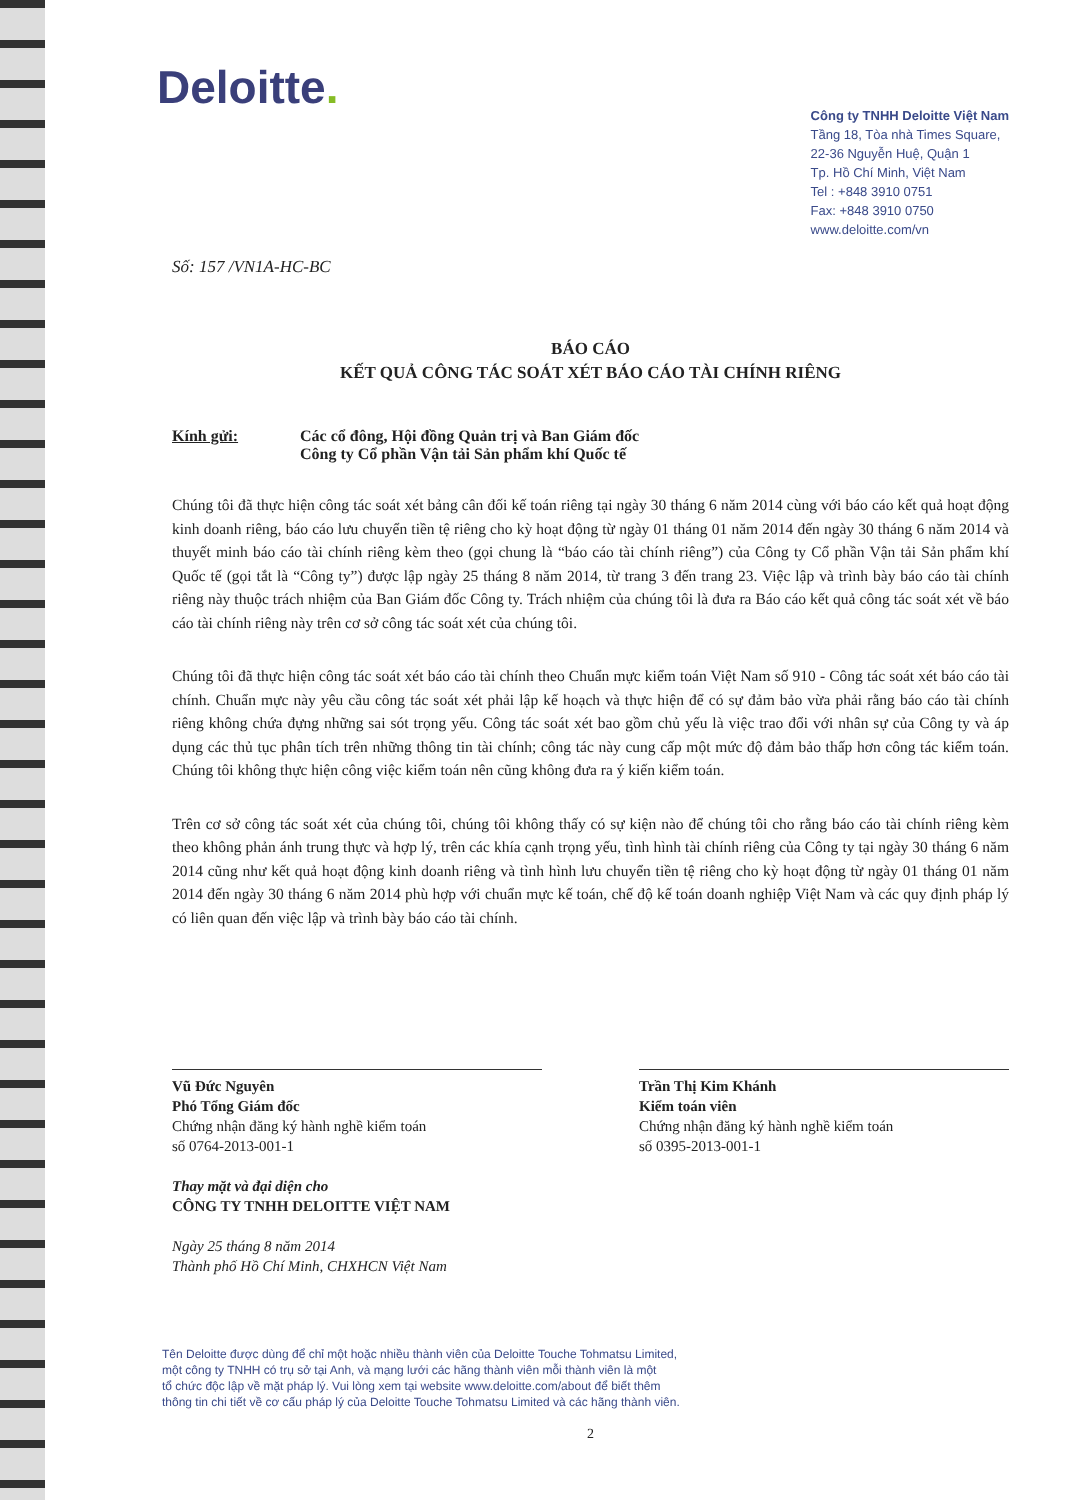Deloitte.
Công ty TNHH Deloitte Việt Nam
Tầng 18, Tòa nhà Times Square,
22-36 Nguyễn Huệ, Quận 1
Tp. Hồ Chí Minh, Việt Nam
Tel : +848 3910 0751
Fax: +848 3910 0750
www.deloitte.com/vn
Số: 157 /VN1A-HC-BC
BÁO CÁO
KẾT QUẢ CÔNG TÁC SOÁT XÉT BÁO CÁO TÀI CHÍNH RIÊNG
Kính gửi: Các cổ đông, Hội đồng Quản trị và Ban Giám đốc
Công ty Cổ phần Vận tải Sản phẩm khí Quốc tế
Chúng tôi đã thực hiện công tác soát xét bảng cân đối kế toán riêng tại ngày 30 tháng 6 năm 2014 cùng với báo cáo kết quả hoạt động kinh doanh riêng, báo cáo lưu chuyển tiền tệ riêng cho kỳ hoạt động từ ngày 01 tháng 01 năm 2014 đến ngày 30 tháng 6 năm 2014 và thuyết minh báo cáo tài chính riêng kèm theo (gọi chung là “báo cáo tài chính riêng”) của Công ty Cổ phần Vận tải Sản phẩm khí Quốc tế (gọi tắt là “Công ty”) được lập ngày 25 tháng 8 năm 2014, từ trang 3 đến trang 23. Việc lập và trình bày báo cáo tài chính riêng này thuộc trách nhiệm của Ban Giám đốc Công ty. Trách nhiệm của chúng tôi là đưa ra Báo cáo kết quả công tác soát xét về báo cáo tài chính riêng này trên cơ sở công tác soát xét của chúng tôi.
Chúng tôi đã thực hiện công tác soát xét báo cáo tài chính theo Chuẩn mực kiểm toán Việt Nam số 910 - Công tác soát xét báo cáo tài chính. Chuẩn mực này yêu cầu công tác soát xét phải lập kế hoạch và thực hiện để có sự đảm bảo vừa phải rằng báo cáo tài chính riêng không chứa đựng những sai sót trọng yếu. Công tác soát xét bao gồm chủ yếu là việc trao đổi với nhân sự của Công ty và áp dụng các thủ tục phân tích trên những thông tin tài chính; công tác này cung cấp một mức độ đảm bảo thấp hơn công tác kiểm toán. Chúng tôi không thực hiện công việc kiểm toán nên cũng không đưa ra ý kiến kiểm toán.
Trên cơ sở công tác soát xét của chúng tôi, chúng tôi không thấy có sự kiện nào để chúng tôi cho rằng báo cáo tài chính riêng kèm theo không phản ánh trung thực và hợp lý, trên các khía cạnh trọng yếu, tình hình tài chính riêng của Công ty tại ngày 30 tháng 6 năm 2014 cũng như kết quả hoạt động kinh doanh riêng và tình hình lưu chuyển tiền tệ riêng cho kỳ hoạt động từ ngày 01 tháng 01 năm 2014 đến ngày 30 tháng 6 năm 2014 phù hợp với chuẩn mực kế toán, chế độ kế toán doanh nghiệp Việt Nam và các quy định pháp lý có liên quan đến việc lập và trình bày báo cáo tài chính.
Vũ Đức Nguyên
Phó Tổng Giám đốc
Chứng nhận đăng ký hành nghề kiểm toán
số 0764-2013-001-1
Thay mặt và đại diện cho
CÔNG TY TNHH DELOITTE VIỆT NAM
Ngày 25 tháng 8 năm 2014
Thành phố Hồ Chí Minh, CHXHCN Việt Nam
Trần Thị Kim Khánh
Kiểm toán viên
Chứng nhận đăng ký hành nghề kiểm toán
số 0395-2013-001-1
Tên Deloitte được dùng để chỉ một hoặc nhiều thành viên của Deloitte Touche Tohmatsu Limited,
một công ty TNHH có trụ sở tại Anh, và mạng lưới các hãng thành viên mỗi thành viên là một
tổ chức độc lập về mặt pháp lý. Vui lòng xem tại website www.deloitte.com/about để biết thêm
thông tin chi tiết về cơ cấu pháp lý của Deloitte Touche Tohmatsu Limited và các hãng thành viên.
2